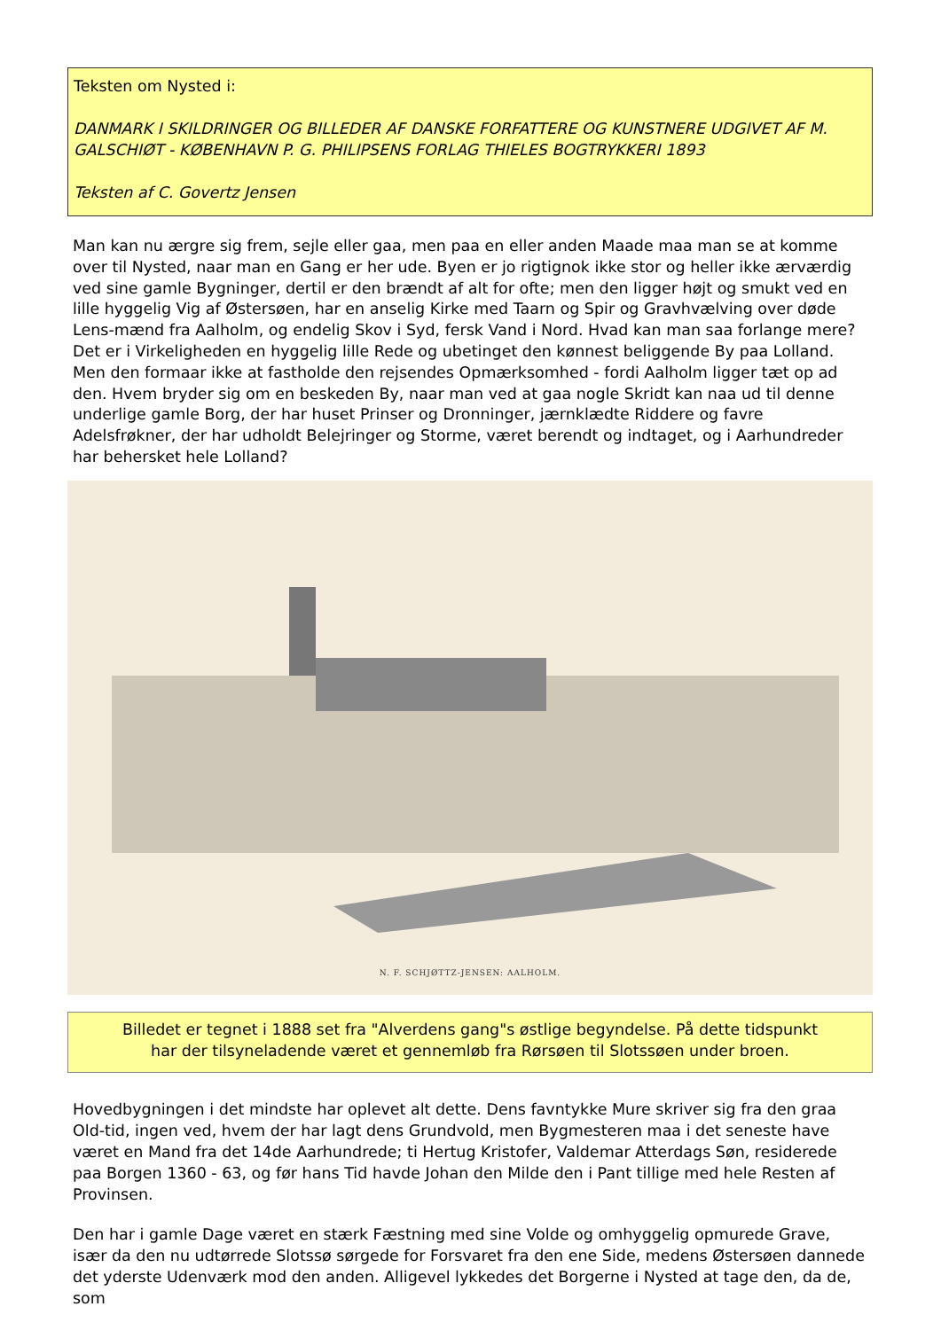Teksten om Nysted i:
DANMARK I SKILDRINGER OG BILLEDER AF DANSKE FORFATTERE OG KUNSTNERE UDGIVET AF M. GALSCHIØT - KØBENHAVN P. G. PHILIPSENS FORLAG THIELES BOGTRYKKERI 1893
Teksten af C. Govertz Jensen
Man kan nu ærgre sig frem, sejle eller gaa, men paa en eller anden Maade maa man se at komme over til Nysted, naar man en Gang er her ude. Byen er jo rigtignok ikke stor og heller ikke ærværdig ved sine gamle Bygninger, dertil er den brændt af alt for ofte; men den ligger højt og smukt ved en lille hyggelig Vig af Østersøen, har en anselig Kirke med Taarn og Spir og Gravhvælving over døde Lens-mænd fra Aalholm, og endelig Skov i Syd, fersk Vand i Nord. Hvad kan man saa forlange mere? Det er i Virkeligheden en hyggelig lille Rede og ubetinget den kønnest beliggende By paa Lolland. Men den formaar ikke at fastholde den rejsendes Opmærksomhed - fordi Aalholm ligger tæt op ad den. Hvem bryder sig om en beskeden By, naar man ved at gaa nogle Skridt kan naa ud til denne underlige gamle Borg, der har huset Prinser og Dronninger, jærnklædte Riddere og favre Adelsfrøkner, der har udholdt Belejringer og Storme, været berendt og indtaget, og i Aarhundreder har behersket hele Lolland?
N. F. SCHJØTTZ-JENSEN: AALHOLM.
Billedet er tegnet i 1888 set fra "Alverdens gang"s østlige begyndelse. På dette tidspunkt
har der tilsyneladende været et gennemløb fra Rørsøen til Slotssøen under broen.
Hovedbygningen i det mindste har oplevet alt dette. Dens favntykke Mure skriver sig fra den graa Old-tid, ingen ved, hvem der har lagt dens Grundvold, men Bygmesteren maa i det seneste have været en Mand fra det 14de Aarhundrede; ti Hertug Kristofer, Valdemar Atterdags Søn, residerede paa Borgen 1360 - 63, og før hans Tid havde Johan den Milde den i Pant tillige med hele Resten af Provinsen.
Den har i gamle Dage været en stærk Fæstning med sine Volde og omhyggelig opmurede Grave, især da den nu udtørrede Slotssø sørgede for Forsvaret fra den ene Side, medens Østersøen dannede det yderste Udenværk mod den anden. Alligevel lykkedes det Borgerne i Nysted at tage den, da de, som